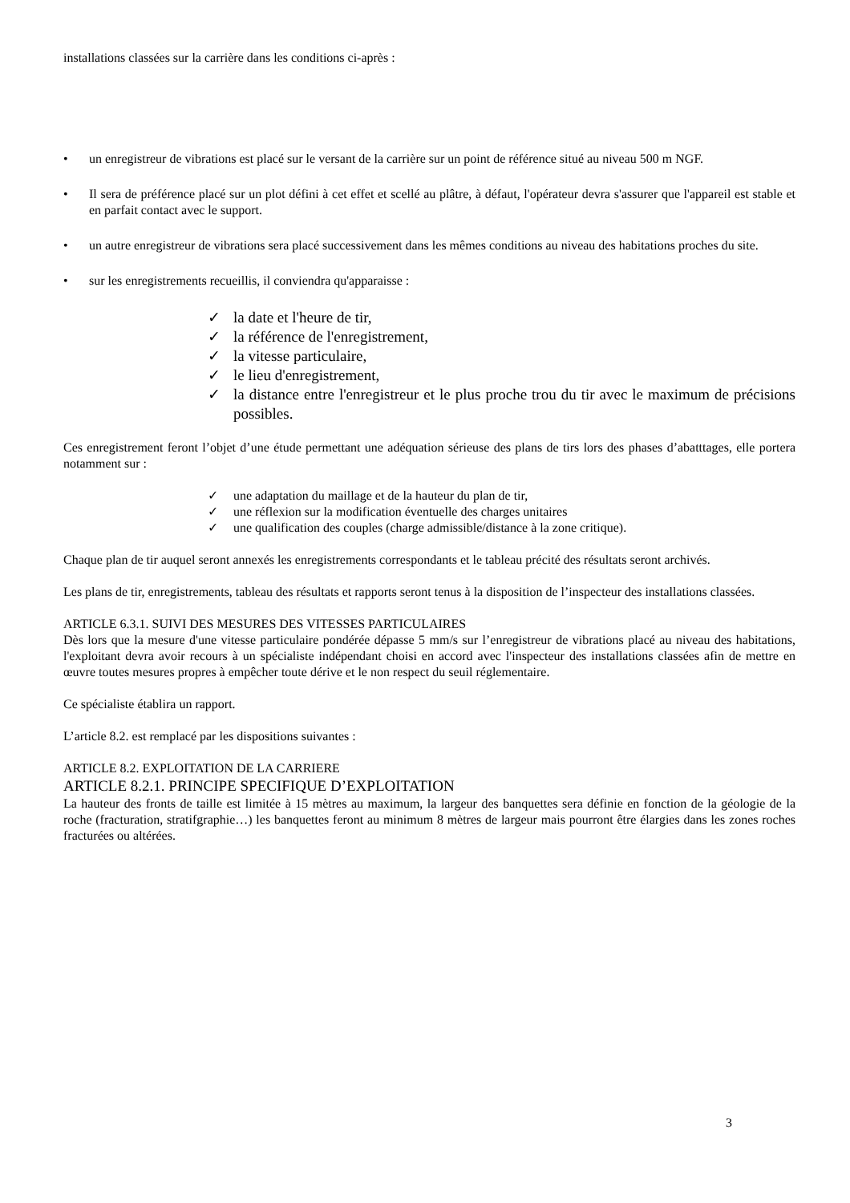installations classées sur la carrière dans les conditions ci-après :
• un enregistreur de vibrations est placé sur le versant de la carrière sur un point de référence situé au niveau 500 m NGF.
• Il sera de préférence placé sur un plot défini à cet effet et scellé au plâtre, à défaut, l'opérateur devra s'assurer que l'appareil est stable et en parfait contact avec le support.
• un autre enregistreur de vibrations sera placé successivement dans les mêmes conditions au niveau des habitations proches du site.
• sur les enregistrements recueillis, il conviendra qu'apparaisse :
✓ la date et l'heure de tir,
✓ la référence de l'enregistrement,
✓ la vitesse particulaire,
✓ le lieu d'enregistrement,
✓ la distance entre l'enregistreur et le plus proche trou du tir avec le maximum de précisions possibles.
Ces enregistrement feront l’objet d’une étude permettant une adéquation sérieuse des plans de tirs lors des phases d’abatttages, elle portera notamment sur :
✓ une adaptation du maillage et de la hauteur du plan de tir,
✓ une réflexion sur la modification éventuelle des charges unitaires
✓ une qualification des couples (charge admissible/distance à la zone critique).
Chaque plan de tir auquel seront annexés les enregistrements correspondants et le tableau précité des résultats seront archivés.
Les plans de tir, enregistrements, tableau des résultats et rapports seront tenus à la disposition de l’inspecteur des installations classées.
ARTICLE 6.3.1. SUIVI DES MESURES DES VITESSES PARTICULAIRES
Dès lors que la mesure d'une vitesse particulaire pondérée dépasse 5 mm/s sur l’enregistreur de vibrations placé au niveau des habitations, l'exploitant devra avoir recours à un spécialiste indépendant choisi en accord avec l'inspecteur des installations classées afin de mettre en œuvre toutes mesures propres à empêcher toute dérive et le non respect du seuil réglementaire.
Ce spécialiste établira un rapport.
L’article 8.2. est remplacé par les dispositions suivantes :
ARTICLE 8.2. EXPLOITATION DE LA CARRIERE
ARTICLE 8.2.1. PRINCIPE SPECIFIQUE D’EXPLOITATION
La hauteur des fronts de taille est limitée à 15 mètres au maximum, la largeur des banquettes sera définie en fonction de la géologie de la roche (fracturation, stratifgraphie…) les banquettes feront au minimum 8 mètres de largeur mais pourront être élargies dans les zones roches fracturées ou altérées.
3